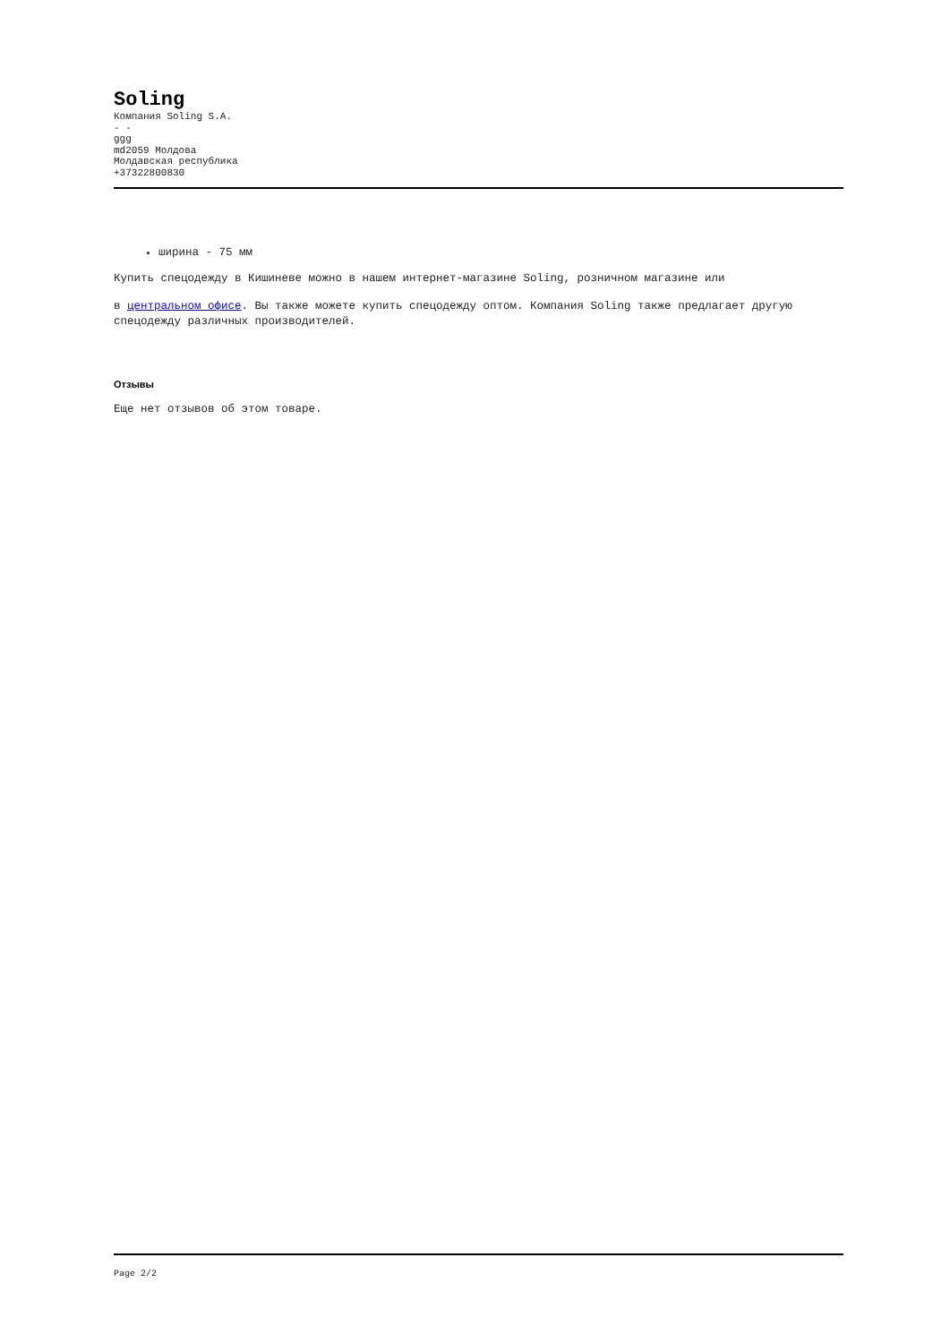Soling
Компания Soling S.A.
- -
ggg
md2059 Молдова
Молдавская республика
+37322800830
ширина - 75 мм
Купить спецодежду в Кишиневе можно в нашем интернет-магазине Soling, розничном магазине или
в центральном офисе. Вы также можете купить спецодежду оптом. Компания Soling также предлагает другую спецодежду различных производителей.
Отзывы
Еще нет отзывов об этом товаре.
Page 2/2